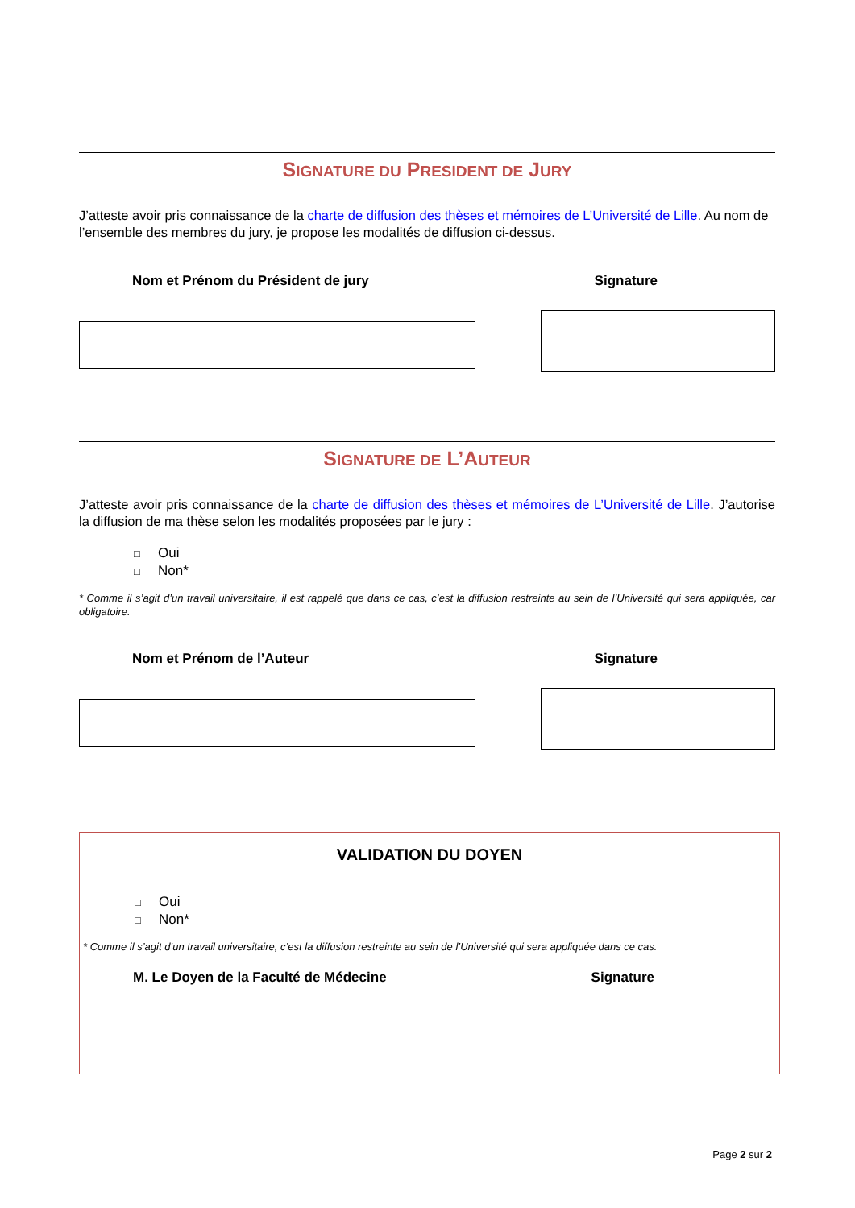SIGNATURE DU PRESIDENT DE JURY
J’atteste avoir pris connaissance de la charte de diffusion des thèses et mémoires de L’Université de Lille. Au nom de l’ensemble des membres du jury, je propose les modalités de diffusion ci-dessus.
Nom et Prénom du Président de jury Signature
SIGNATURE DE L’AUTEUR
J’atteste avoir pris connaissance de la charte de diffusion des thèses et mémoires de L’Université de Lille. J’autorise la diffusion de ma thèse selon les modalités proposées par le jury :
□ Oui
□ Non*
* Comme il s’agit d’un travail universitaire, il est rappelé que dans ce cas, c’est la diffusion restreinte au sein de l’Université qui sera appliquée, car obligatoire.
Nom et Prénom de l’Auteur Signature
VALIDATION DU DOYEN
□ Oui
□ Non*
* Comme il s’agit d’un travail universitaire, c’est la diffusion restreinte au sein de l’Université qui sera appliquée dans ce cas.
M. Le Doyen de la Faculté de Médecine Signature
Page 2 sur 2